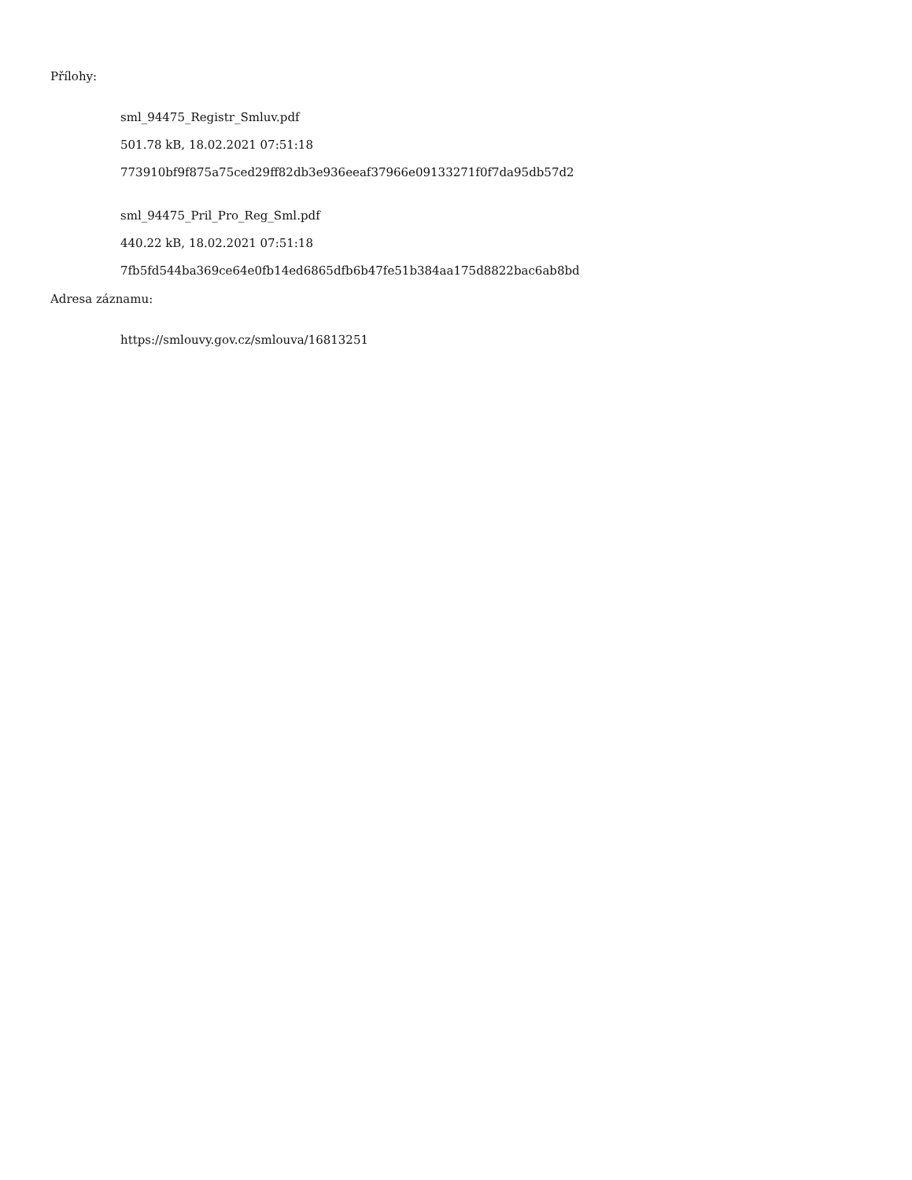Přílohy:
sml_94475_Registr_Smluv.pdf
501.78 kB, 18.02.2021 07:51:18
773910bf9f875a75ced29ff82db3e936eeaf37966e09133271f0f7da95db57d2
sml_94475_Pril_Pro_Reg_Sml.pdf
440.22 kB, 18.02.2021 07:51:18
7fb5fd544ba369ce64e0fb14ed6865dfb6b47fe51b384aa175d8822bac6ab8bd
Adresa záznamu:
https://smlouvy.gov.cz/smlouva/16813251